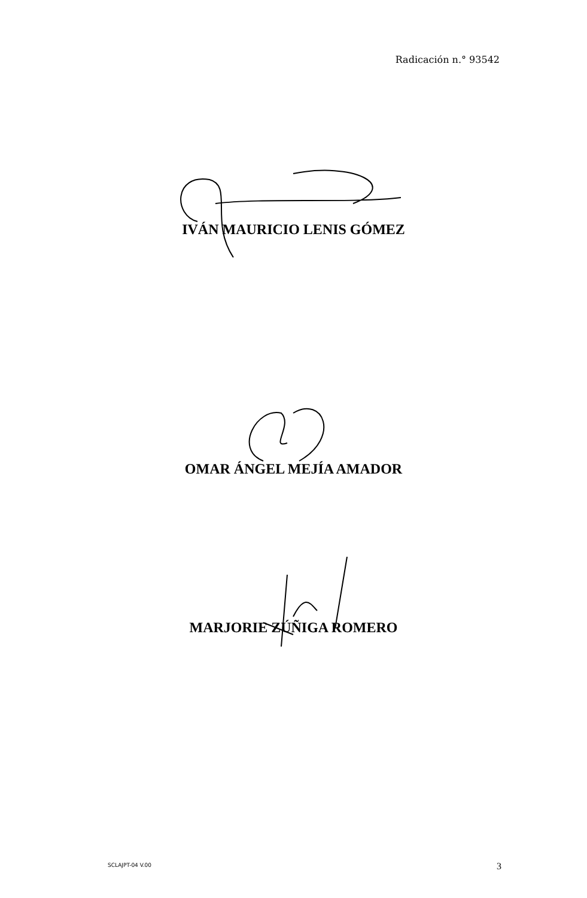Radicación n.° 93542
IVÁN MAURICIO LENIS GÓMEZ
OMAR ÁNGEL MEJÍA AMADOR
MARJORIE ZÚÑIGA ROMERO
SCLAJPT-04 V.00 3